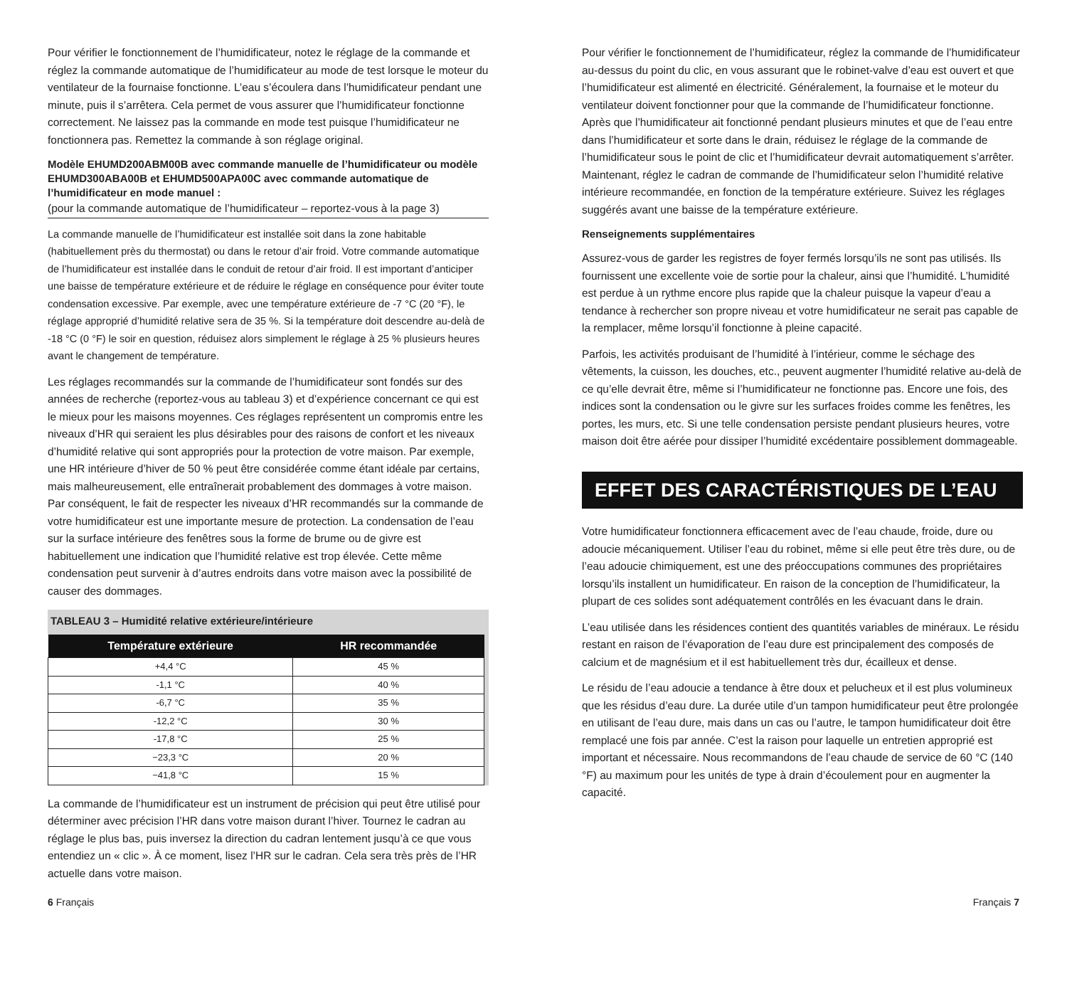Pour vérifier le fonctionnement de l’humidificateur, notez le réglage de la commande et réglez la commande automatique de l’humidificateur au mode de test lorsque le moteur du ventilateur de la fournaise fonctionne. L’eau s’écoulera dans l’humidificateur pendant une minute, puis il s’arrêtera. Cela permet de vous assurer que l’humidificateur fonctionne correctement. Ne laissez pas la commande en mode test puisque l’humidificateur ne fonctionnera pas. Remettez la commande à son réglage original.
Modèle EHUMD200ABM00B avec commande manuelle de l’humidificateur ou modèle EHUMD300ABA00B et EHUMD500APA00C avec commande automatique de l’humidificateur en mode manuel :
(pour la commande automatique de l’humidificateur – reportez-vous à la page 3)
La commande manuelle de l’humidificateur est installée soit dans la zone habitable (habituellement près du thermostat) ou dans le retour d’air froid. Votre commande automatique de l’humidificateur est installée dans le conduit de retour d’air froid. Il est important d’anticiper une baisse de température extérieure et de réduire le réglage en conséquence pour éviter toute condensation excessive. Par exemple, avec une température extérieure de -7 °C (20 °F), le réglage approprié d’humidité relative sera de 35 %. Si la température doit descendre au-delà de -18 °C (0 °F) le soir en question, réduisez alors simplement le réglage à 25 % plusieurs heures avant le changement de température.
Les réglages recommandés sur la commande de l’humidificateur sont fondés sur des années de recherche (reportez-vous au tableau 3) et d’expérience concernant ce qui est le mieux pour les maisons moyennes. Ces réglages représentent un compromis entre les niveaux d’HR qui seraient les plus désirables pour des raisons de confort et les niveaux d’humidité relative qui sont appropriés pour la protection de votre maison. Par exemple, une HR intérieure d’hiver de 50 % peut être considérée comme étant idéale par certains, mais malheureusement, elle entraînerait probablement des dommages à votre maison. Par conséquent, le fait de respecter les niveaux d’HR recommandés sur la commande de votre humidificateur est une importante mesure de protection. La condensation de l’eau sur la surface intérieure des fenêtres sous la forme de brume ou de givre est habituellement une indication que l’humidité relative est trop élevée. Cette même condensation peut survenir à d’autres endroits dans votre maison avec la possibilité de causer des dommages.
TABLEAU 3 – Humidité relative extérieure/intérieure
| Température extérieure | HR recommandée |
| --- | --- |
| +4,4 °C | 45 % |
| -1,1 °C | 40 % |
| -6,7 °C | 35 % |
| -12,2 °C | 30 % |
| -17,8 °C | 25 % |
| −23,3 °C | 20 % |
| −41,8 °C | 15 % |
La commande de l’humidificateur est un instrument de précision qui peut être utilisé pour déterminer avec précision l’HR dans votre maison durant l’hiver. Tournez le cadran au réglage le plus bas, puis inversez la direction du cadran lentement jusqu’à ce que vous entendiez un « clic ». À ce moment, lisez l’HR sur le cadran. Cela sera très près de l’HR actuelle dans votre maison.
Pour vérifier le fonctionnement de l’humidificateur, réglez la commande de l’humidificateur au-dessus du point du clic, en vous assurant que le robinet-valve d’eau est ouvert et que l’humidificateur est alimenté en électricité. Généralement, la fournaise et le moteur du ventilateur doivent fonctionner pour que la commande de l’humidificateur fonctionne. Après que l’humidificateur ait fonctionné pendant plusieurs minutes et que de l’eau entre dans l’humidificateur et sorte dans le drain, réduisez le réglage de la commande de l’humidificateur sous le point de clic et l’humidificateur devrait automatiquement s’arrêter. Maintenant, réglez le cadran de commande de l’humidificateur selon l’humidité relative intérieure recommandée, en fonction de la température extérieure. Suivez les réglages suggérés avant une baisse de la température extérieure.
Renseignements supplémentaires
Assurez-vous de garder les registres de foyer fermés lorsqu’ils ne sont pas utilisés. Ils fournissent une excellente voie de sortie pour la chaleur, ainsi que l’humidité. L’humidité est perdue à un rythme encore plus rapide que la chaleur puisque la vapeur d’eau a tendance à rechercher son propre niveau et votre humidificateur ne serait pas capable de la remplacer, même lorsqu’il fonctionne à pleine capacité.
Parfois, les activités produisant de l’humidité à l’intérieur, comme le séchage des vêtements, la cuisson, les douches, etc., peuvent augmenter l’humidité relative au-delà de ce qu’elle devrait être, même si l’humidificateur ne fonctionne pas. Encore une fois, des indices sont la condensation ou le givre sur les surfaces froides comme les fenêtres, les portes, les murs, etc. Si une telle condensation persiste pendant plusieurs heures, votre maison doit être aérée pour dissiper l’humidité excédentaire possiblement dommageable.
EFFET DES CARACTÉRISTIQUES DE L’EAU
Votre humidificateur fonctionnera efficacement avec de l’eau chaude, froide, dure ou adoucie mécaniquement. Utiliser l’eau du robinet, même si elle peut être très dure, ou de l’eau adoucie chimiquement, est une des préoccupations communes des propriétaires lorsqu’ils installent un humidificateur. En raison de la conception de l’humidificateur, la plupart de ces solides sont adéquatement contrôlés en les évacuant dans le drain.
L’eau utilisée dans les résidences contient des quantités variables de minéraux. Le résidu restant en raison de l’évaporation de l’eau dure est principalement des composés de calcium et de magnésium et il est habituellement très dur, écailleux et dense.
Le résidu de l’eau adoucie a tendance à être doux et pelucheux et il est plus volumineux que les résidus d’eau dure. La durée utile d’un tampon humidificateur peut être prolongée en utilisant de l’eau dure, mais dans un cas ou l’autre, le tampon humidificateur doit être remplacé une fois par année. C’est la raison pour laquelle un entretien approprié est important et nécessaire. Nous recommandons de l’eau chaude de service de 60 °C (140 °F) au maximum pour les unités de type à drain d’écoulement pour en augmenter la capacité.
6 Français Français 7